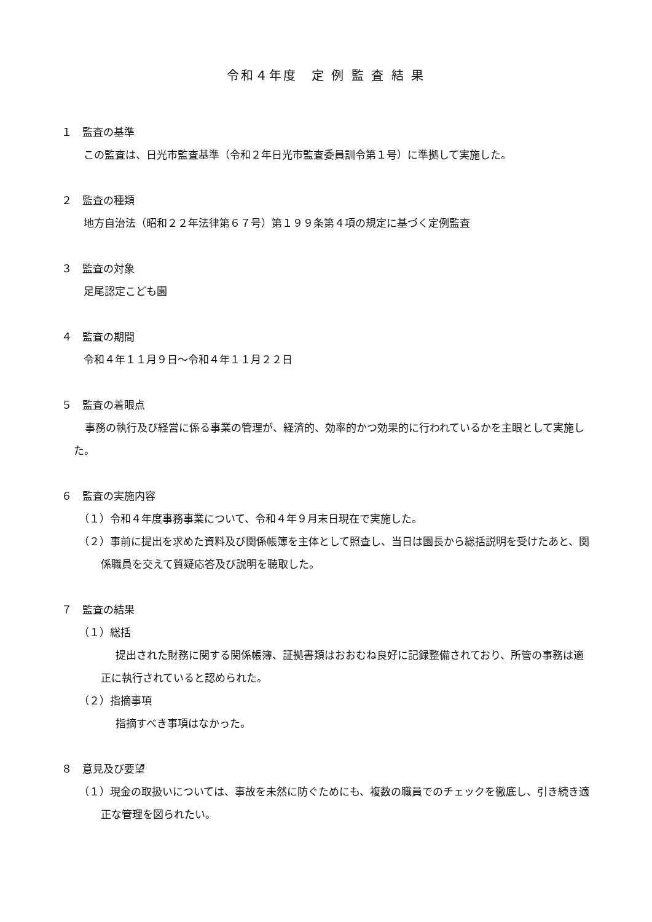令和４年度　定 例 監 査 結 果
１　監査の基準
この監査は、日光市監査基準（令和２年日光市監査委員訓令第１号）に準拠して実施した。
２　監査の種類
地方自治法（昭和２２年法律第６７号）第１９９条第４項の規定に基づく定例監査
３　監査の対象
足尾認定こども園
４　監査の期間
令和４年１１月９日～令和４年１１月２２日
５　監査の着眼点
事務の執行及び経営に係る事業の管理が、経済的、効率的かつ効果的に行われているかを主眼として実施した。
６　監査の実施内容
（１）令和４年度事務事業について、令和４年９月末日現在で実施した。
（２）事前に提出を求めた資料及び関係帳簿を主体として照査し、当日は園長から総括説明を受けたあと、関係職員を交えて質疑応答及び説明を聴取した。
７　監査の結果
（１）総括
提出された財務に関する関係帳簿、証拠書類はおおむね良好に記録整備されており、所管の事務は適正に執行されていると認められた。
（２）指摘事項
指摘すべき事項はなかった。
８　意見及び要望
（１）現金の取扱いについては、事故を未然に防ぐためにも、複数の職員でのチェックを徹底し、引き続き適正な管理を図られたい。